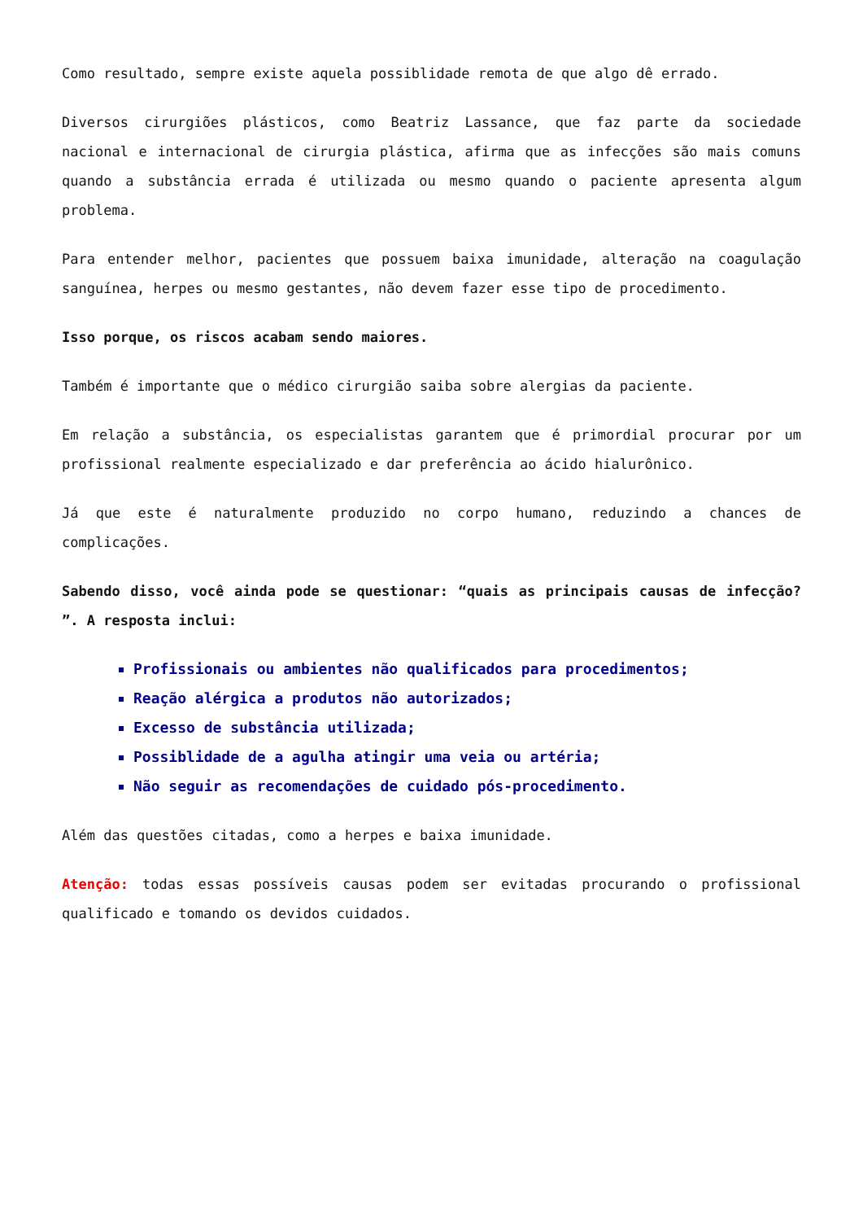Como resultado, sempre existe aquela possiblidade remota de que algo dê errado.
Diversos cirurgiões plásticos, como Beatriz Lassance, que faz parte da sociedade nacional e internacional de cirurgia plástica, afirma que as infecções são mais comuns quando a substância errada é utilizada ou mesmo quando o paciente apresenta algum problema.
Para entender melhor, pacientes que possuem baixa imunidade, alteração na coagulação sanguínea, herpes ou mesmo gestantes, não devem fazer esse tipo de procedimento.
Isso porque, os riscos acabam sendo maiores.
Também é importante que o médico cirurgião saiba sobre alergias da paciente.
Em relação a substância, os especialistas garantem que é primordial procurar por um profissional realmente especializado e dar preferência ao ácido hialurônico.
Já que este é naturalmente produzido no corpo humano, reduzindo a chances de complicações.
Sabendo disso, você ainda pode se questionar: “quais as principais causas de infecção? ”. A resposta inclui:
Profissionais ou ambientes não qualificados para procedimentos;
Reação alérgica a produtos não autorizados;
Excesso de substância utilizada;
Possiblidade de a agulha atingir uma veia ou artéria;
Não seguir as recomendações de cuidado pós-procedimento.
Além das questões citadas, como a herpes e baixa imunidade.
Atenção: todas essas possíveis causas podem ser evitadas procurando o profissional qualificado e tomando os devidos cuidados.